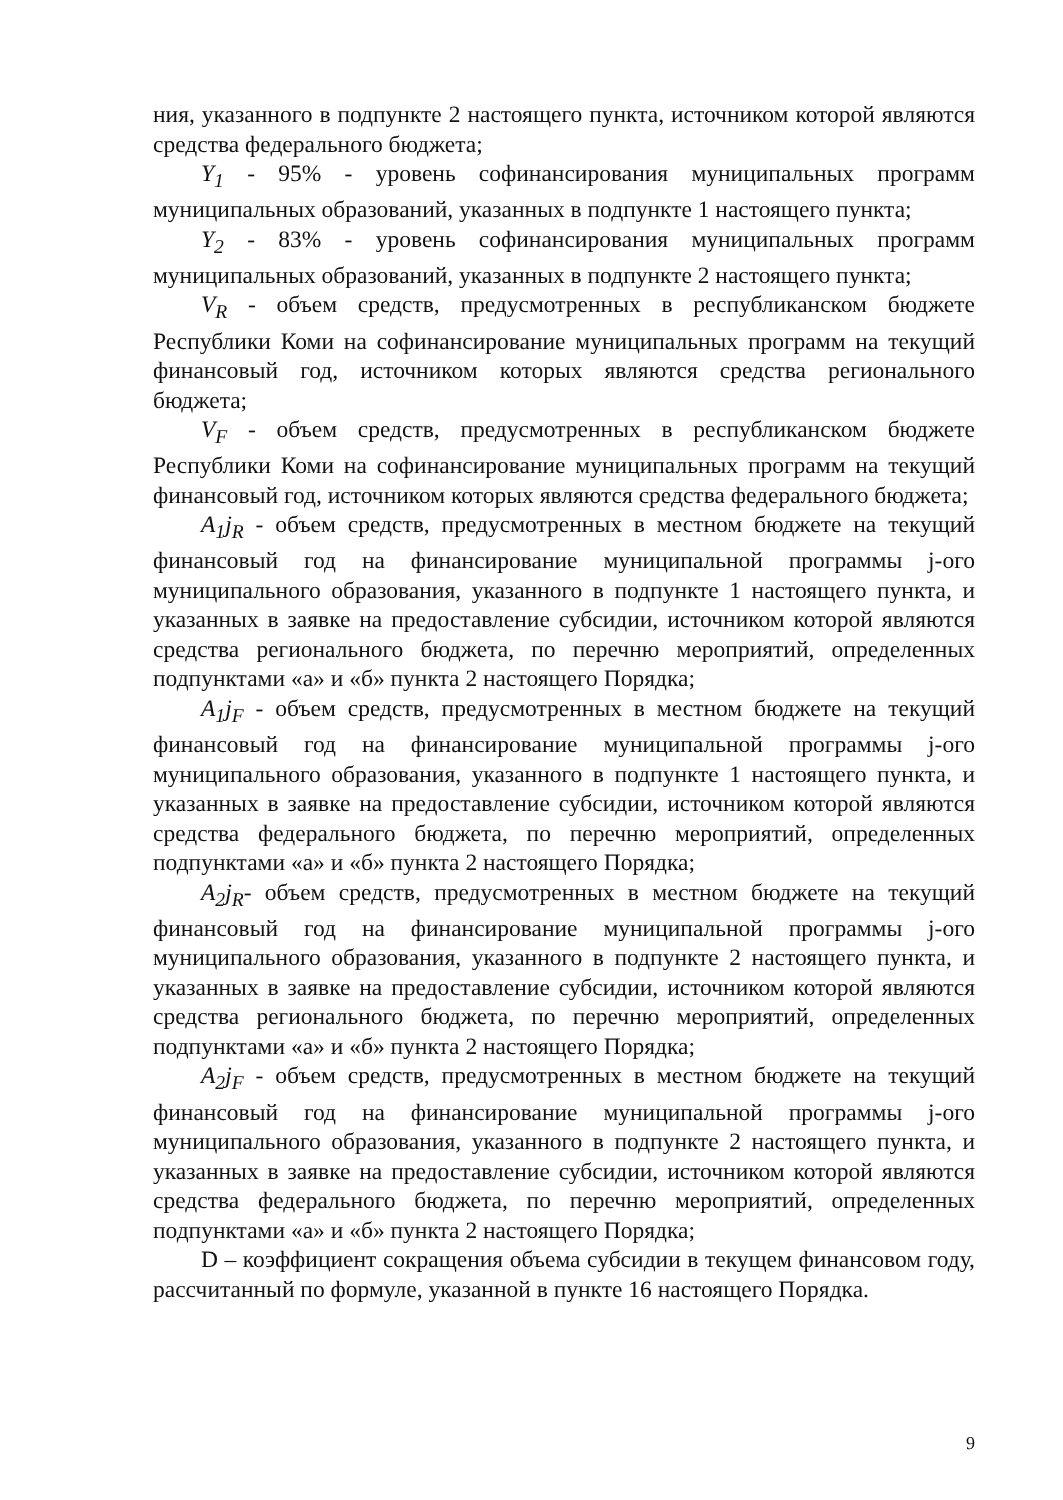ния, указанного в подпункте 2 настоящего пункта, источником которой являются средства федерального бюджета;
Y<sub>1</sub> - 95% - уровень софинансирования муниципальных программ муниципальных образований, указанных в подпункте 1 настоящего пункта;
Y<sub>2</sub> - 83% - уровень софинансирования муниципальных программ муниципальных образований, указанных в подпункте 2 настоящего пункта;
V<sub>R</sub> - объем средств, предусмотренных в республиканском бюджете Республики Коми на софинансирование муниципальных программ на текущий финансовый год, источником которых являются средства регионального бюджета;
V<sub>F</sub> - объем средств, предусмотренных в республиканском бюджете Республики Коми на софинансирование муниципальных программ на текущий финансовый год, источником которых являются средства федерального бюджета;
A<sub>1</sub>j<sub>R</sub> - объем средств, предусмотренных в местном бюджете на текущий финансовый год на финансирование муниципальной программы j-ого муниципального образования, указанного в подпункте 1 настоящего пункта, и указанных в заявке на предоставление субсидии, источником которой являются средства регионального бюджета, по перечню мероприятий, определенных подпунктами «а» и «б» пункта 2 настоящего Порядка;
A<sub>1</sub>j<sub>F</sub> - объем средств, предусмотренных в местном бюджете на текущий финансовый год на финансирование муниципальной программы j-ого муниципального образования, указанного в подпункте 1 настоящего пункта, и указанных в заявке на предоставление субсидии, источником которой являются средства федерального бюджета, по перечню мероприятий, определенных подпунктами «а» и «б» пункта 2 настоящего Порядка;
A<sub>2</sub>j<sub>R</sub>- объем средств, предусмотренных в местном бюджете на текущий финансовый год на финансирование муниципальной программы j-ого муниципального образования, указанного в подпункте 2 настоящего пункта, и указанных в заявке на предоставление субсидии, источником которой являются средства регионального бюджета, по перечню мероприятий, определенных подпунктами «а» и «б» пункта 2 настоящего Порядка;
A<sub>2</sub>j<sub>F</sub> - объем средств, предусмотренных в местном бюджете на текущий финансовый год на финансирование муниципальной программы j-ого муниципального образования, указанного в подпункте 2 настоящего пункта, и указанных в заявке на предоставление субсидии, источником которой являются средства федерального бюджета, по перечню мероприятий, определенных подпунктами «а» и «б» пункта 2 настоящего Порядка;
D – коэффициент сокращения объема субсидии в текущем финансовом году, рассчитанный по формуле, указанной в пункте 16 настоящего Порядка.
9